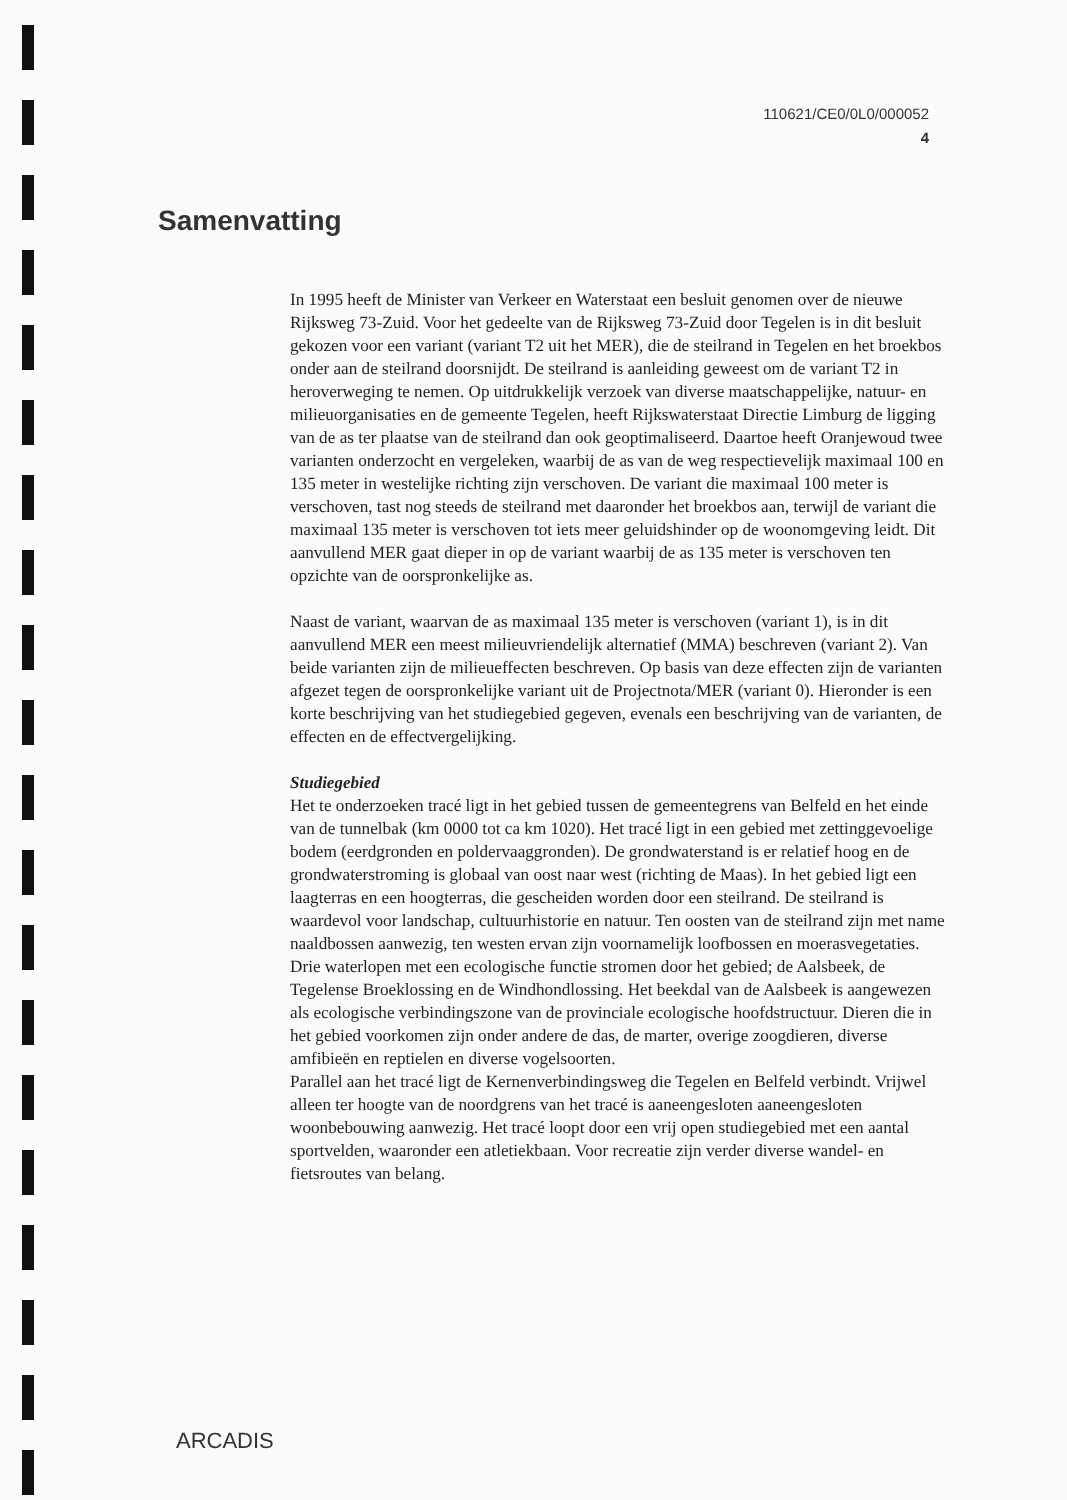110621/CE0/0L0/000052
4
Samenvatting
In 1995 heeft de Minister van Verkeer en Waterstaat een besluit genomen over de nieuwe Rijksweg 73-Zuid. Voor het gedeelte van de Rijksweg 73-Zuid door Tegelen is in dit besluit gekozen voor een variant (variant T2 uit het MER), die de steilrand in Tegelen en het broekbos onder aan de steilrand doorsnijdt. De steilrand is aanleiding geweest om de variant T2 in heroverweging te nemen. Op uitdrukkelijk verzoek van diverse maatschappelijke, natuur- en milieuorganisaties en de gemeente Tegelen, heeft Rijkswaterstaat Directie Limburg de ligging van de as ter plaatse van de steilrand dan ook geoptimaliseerd. Daartoe heeft Oranjewoud twee varianten onderzocht en vergeleken, waarbij de as van de weg respectievelijk maximaal 100 en 135 meter in westelijke richting zijn verschoven. De variant die maximaal 100 meter is verschoven, tast nog steeds de steilrand met daaronder het broekbos aan, terwijl de variant die maximaal 135 meter is verschoven tot iets meer geluidshinder op de woonomgeving leidt. Dit aanvullend MER gaat dieper in op de variant waarbij de as 135 meter is verschoven ten opzichte van de oorspronkelijke as.
Naast de variant, waarvan de as maximaal 135 meter is verschoven (variant 1), is in dit aanvullend MER een meest milieuvriendelijk alternatief (MMA) beschreven (variant 2). Van beide varianten zijn de milieueffecten beschreven. Op basis van deze effecten zijn de varianten afgezet tegen de oorspronkelijke variant uit de Projectnota/MER (variant 0). Hieronder is een korte beschrijving van het studiegebied gegeven, evenals een beschrijving van de varianten, de effecten en de effectvergelijking.
Studiegebied
Het te onderzoeken tracé ligt in het gebied tussen de gemeentegrens van Belfeld en het einde van de tunnelbak (km 0000 tot ca km 1020). Het tracé ligt in een gebied met zettinggevoelige bodem (eerdgronden en poldervaaggronden). De grondwaterstand is er relatief hoog en de grondwaterstroming is globaal van oost naar west (richting de Maas). In het gebied ligt een laagterras en een hoogterras, die gescheiden worden door een steilrand. De steilrand is waardevol voor landschap, cultuurhistorie en natuur. Ten oosten van de steilrand zijn met name naaldbossen aanwezig, ten westen ervan zijn voornamelijk loofbossen en moerasvegetaties. Drie waterlopen met een ecologische functie stromen door het gebied; de Aalsbeek, de Tegelense Broeklossing en de Windhondlossing. Het beekdal van de Aalsbeek is aangewezen als ecologische verbindingszone van de provinciale ecologische hoofdstructuur. Dieren die in het gebied voorkomen zijn onder andere de das, de marter, overige zoogdieren, diverse amfibieën en reptielen en diverse vogelsoorten.
Parallel aan het tracé ligt de Kernenverbindingsweg die Tegelen en Belfeld verbindt. Vrijwel alleen ter hoogte van de noordgrens van het tracé is aaneengesloten aaneengesloten woonbebouwing aanwezig. Het tracé loopt door een vrij open studiegebied met een aantal sportvelden, waaronder een atletiekbaan. Voor recreatie zijn verder diverse wandel- en fietsroutes van belang.
ARCADIS